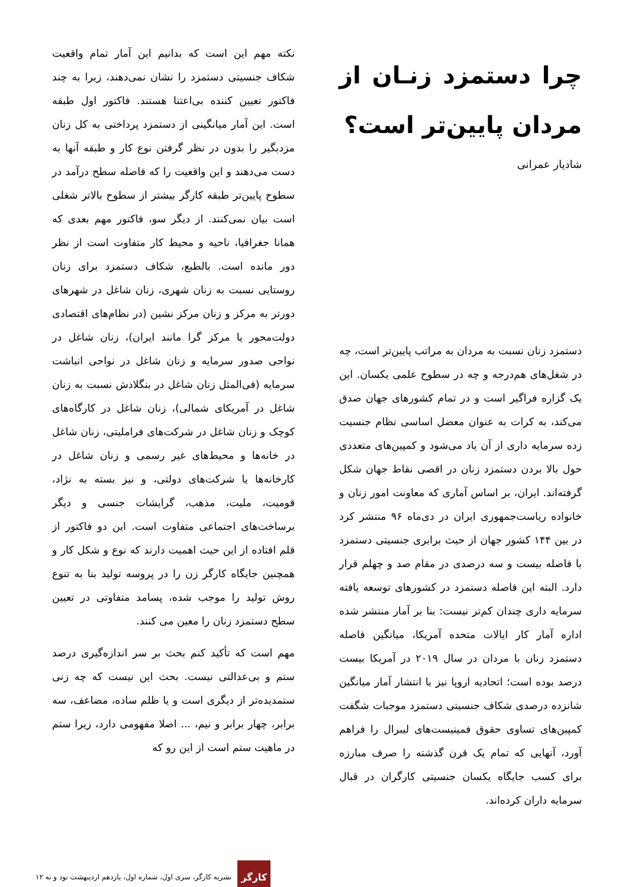چرا دستمزد زنـان از مردان پایین‌تر است؟
شادیار عمرانی
دستمزد زنان نسبت به مردان به مراتب پایین‌تر است، چه در شغل‌های هم‌درجه و چه در سطوح علمی یکسان. این یک گزاره فراگیر است و در تمام کشورهای جهان صدق می‌کند، به کرات به عنوان معضل اساسی نظام جنسیت زده سرمایه داری از آن یاد می‌شود و کمپین‌های متعددی حول بالا بردن دستمزد زنان در اقصی نقاط جهان شکل گرفته‌اند. ایران، بر اساس آماری که معاونت امور زنان و خانواده ریاست‌جمهوری ایران در دی‌ماه ۹۶ منتشر کرد در بین ۱۴۴ کشور جهان از حیث برابری جنسیتی دستمزد با فاصله بیست و سه درصدی در مقام صد و چهلم قرار دارد. البته این فاصله دستمزد در کشورهای توسعه یافته سرمایه داری چندان کم‌تر نیست: بنا بر آمار منتشر شده اداره آمار کار ایالات متحده آمریکا، میانگین فاصله دستمزد زنان با مردان در سال ۲۰۱۹ در آمریکا بیست درصد بوده است؛ اتحادیه اروپا نیز با انتشار آمار میانگین شانزده درصدی شکاف جنسیتی دستمزد موجبات شگفت کمپین‌های تساوی حقوق فمینیست‌های لیبرال را فراهم آورد، آنهایی که تمام یک قرن گذشته را صرف مبارزه برای کسب جایگاه یکسان جنسیتی کارگران در قبال سرمایه داران کرده‌اند.
نکته مهم این است که بدانیم این آمار تمام واقعیت شکاف جنسیتی دستمزد را نشان نمی‌دهند، زیرا به چند فاکتور تعیین کننده بی‌اعتنا هستند. فاکتور اول طبقه است. این آمار میانگینی از دستمزد پرداختی به کل زنان مزدبگیر را بدون در نظر گرفتن نوع کار و طبقه آنها به دست می‌دهند و این واقعیت را که فاصله سطح درآمد در سطوح پایین‌تر طبقه کارگر بیشتر از سطوح بالاتر شغلی است بیان نمی‌کنند. از دیگر سو، فاکتور مهم بعدی که همانا جغرافیا، ناحیه و محیط کار متفاوت است از نظر دور مانده است. بالطبع، شکاف دستمزد برای زنان روستایی نسبت به زنان شهری، زنان شاغل در شهرهای دورتر به مرکز و زنان مرکز نشین (در نظام‌های اقتصادی دولت‌محور یا مرکز گرا مانند ایران)، زنان شاغل در نواحی صدور سرمایه و زنان شاغل در نواحی انباشت سرمایه (فی‌المثل زنان شاغل در بنگلادش نسبت به زنان شاغل در آمریکای شمالی)، زنان شاغل در کارگاه‌های کوچک و زنان شاغل در شرکت‌های فراملیتی، زنان شاغل در خانه‌ها و محیط‌های غیر رسمی و زنان شاغل در کارخانه‌ها یا شرکت‌های دولتی، و نیز بسته به نژاد، قومیت، ملیت، مذهب، گرایشات جنسی و دیگر برساخت‌های اجتماعی متفاوت است. این دو فاکتور از قلم افتاده از این حیث اهمیت دارند که نوع و شکل کار و همچنین جایگاه کارگر زن را در پروسه تولید بنا به تنوع روش تولید را موجب شده، پسامد متفاوتی در تعیین سطح دستمزد زنان را معین می کنند.
مهم است که تأکید کنم بحث بر سر اندازه‌گیری درصد ستم و بی‌عدالتی نیست. بحث این نیست که چه زنی ستمدیده‌تر از دیگری است و یا ظلم ساده، مضاعف، سه برابر، چهار برابر و نیم، ... اصلا مفهومی دارد، زیرا ستم در ماهیت ستم است از این رو که
۱۲ نشریه کارگر، سری اول، شماره اول، یازدهم اردیبهشت نود و نه
کارگر